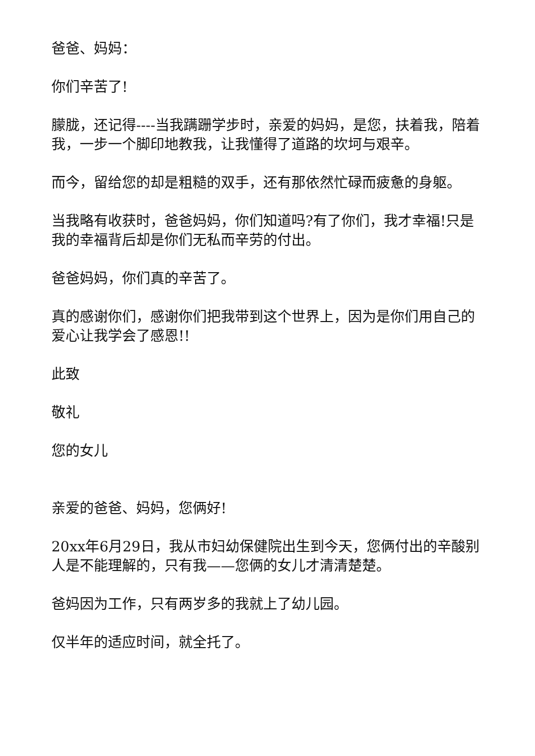爸爸、妈妈：
你们辛苦了!
朦胧，还记得----当我蹒跚学步时，亲爱的妈妈，是您，扶着我，陪着我，一步一个脚印地教我，让我懂得了道路的坎坷与艰辛。
而今，留给您的却是粗糙的双手，还有那依然忙碌而疲惫的身躯。
当我略有收获时，爸爸妈妈，你们知道吗?有了你们，我才幸福!只是我的幸福背后却是你们无私而辛劳的付出。
爸爸妈妈，你们真的辛苦了。
真的感谢你们，感谢你们把我带到这个世界上，因为是你们用自己的爱心让我学会了感恩!!
此致
敬礼
您的女儿
亲爱的爸爸、妈妈，您俩好!
20xx年6月29日，我从市妇幼保健院出生到今天，您俩付出的辛酸别人是不能理解的，只有我——您俩的女儿才清清楚楚。
爸妈因为工作，只有两岁多的我就上了幼儿园。
仅半年的适应时间，就全托了。